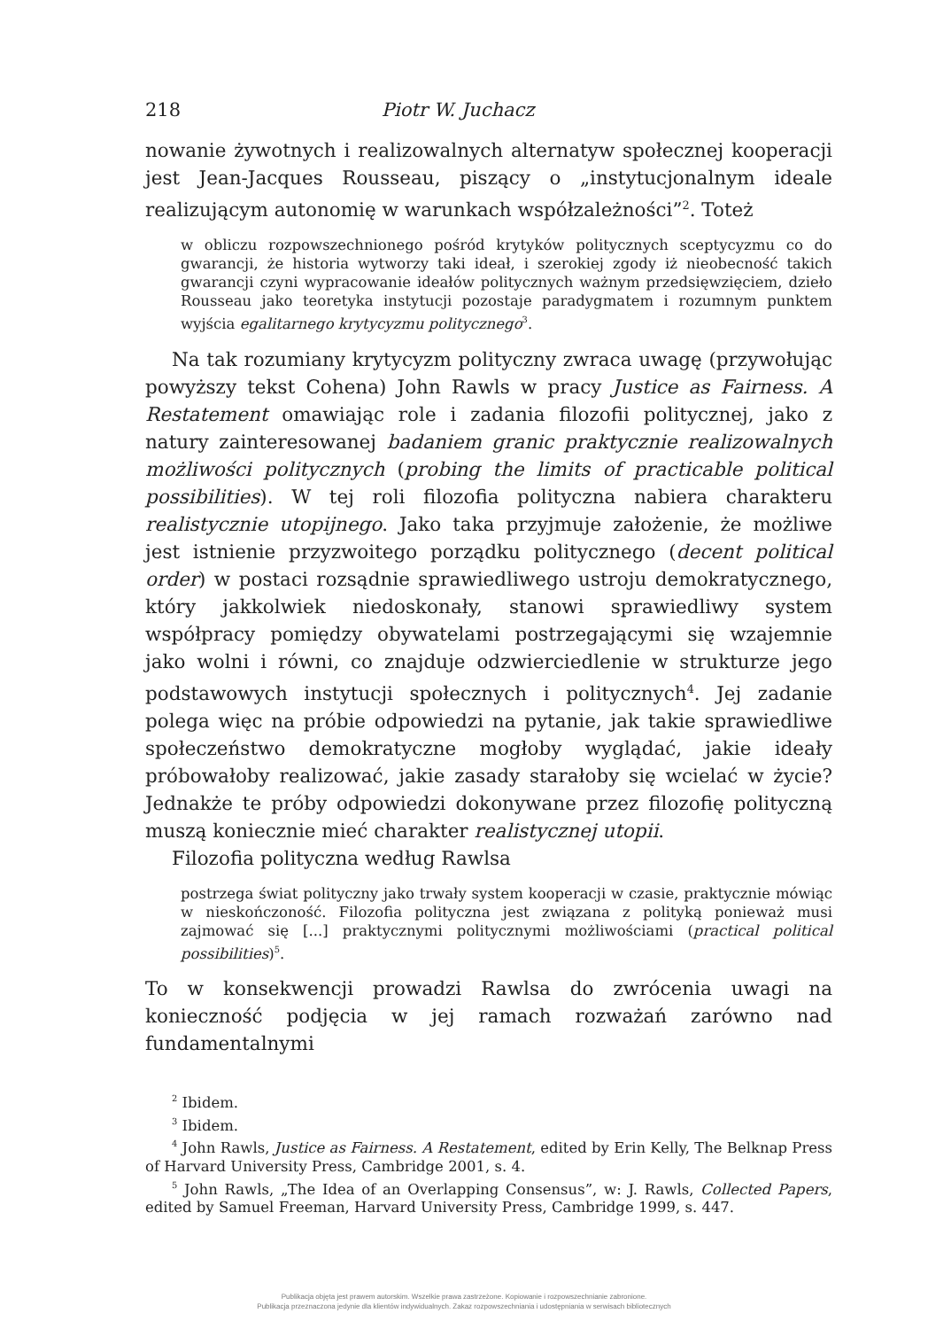218 Piotr W. Juchacz
nowanie żywotnych i realizowalnych alternatyw społecznej kooperacji jest Jean-Jacques Rousseau, piszący o „instytucjonalnym ideale realizującym autonomię w warunkach współzależności”<sup>2</sup>. Toteż
w obliczu rozpowszechnionego pośród krytyków politycznych sceptycyzmu co do gwarancji, że historia wytworzy taki ideał, i szerokiej zgody iż nieobecność takich gwarancji czyni wypracowanie ideałów politycznych ważnym przedsięwzięciem, dzieło Rousseau jako teoretyka instytucji pozostaje paradygmatem i rozumnym punktem wyjścia egalitarnego krytycyzmu politycznego<sup>3</sup>.
Na tak rozumiany krytycyzm polityczny zwraca uwagę (przywołując powyższy tekst Cohena) John Rawls w pracy Justice as Fairness. A Restatement omawiając role i zadania filozofii politycznej, jako z natury zainteresowanej badaniem granic praktycznie realizowalnych możliwości politycznych (probing the limits of practicable political possibilities). W tej roli filozofia polityczna nabiera charakteru realistycznie utopijnego. Jako taka przyjmuje założenie, że możliwe jest istnienie przyzwoitego porządku politycznego (decent political order) w postaci rozsądnie sprawiedliwego ustroju demokratycznego, który jakkolwiek niedoskonały, stanowi sprawiedliwy system współpracy pomiędzy obywatelami postrzegającymi się wzajemnie jako wolni i równi, co znajduje odzwierciedlenie w strukturze jego podstawowych instytucji społecznych i politycznych<sup>4</sup>. Jej zadanie polega więc na próbie odpowiedzi na pytanie, jak takie sprawiedliwe społeczeństwo demokratyczne mogłoby wyglądać, jakie ideały próbowałoby realizować, jakie zasady starałoby się wcielać w życie? Jednakże te próby odpowiedzi dokonywane przez filozofię polityczną muszą koniecznie mieć charakter realistycznej utopii.
Filozofia polityczna według Rawlsa
postrzega świat polityczny jako trwały system kooperacji w czasie, praktycznie mówiąc w nieskończoność. Filozofia polityczna jest związana z polityką ponieważ musi zajmować się [...] praktycznymi politycznymi możliwościami (practical political possibilities)<sup>5</sup>.
To w konsekwencji prowadzi Rawlsa do zwrócenia uwagi na konieczność podjęcia w jej ramach rozważań zarówno nad fundamentalnymi
<sup>2</sup> Ibidem.
<sup>3</sup> Ibidem.
<sup>4</sup> John Rawls, Justice as Fairness. A Restatement, edited by Erin Kelly, The Belknap Press of Harvard University Press, Cambridge 2001, s. 4.
<sup>5</sup> John Rawls, „The Idea of an Overlapping Consensus”, w: J. Rawls, Collected Papers, edited by Samuel Freeman, Harvard University Press, Cambridge 1999, s. 447.
Publikacja objęta jest prawem autorskim. Wszelkie prawa zastrzeżone. Kopiowanie i rozpowszechnianie zabronione.
Publikacja przeznaczona jedynie dla klientów indywidualnych. Zakaz rozpowszechniania i udostępniania w serwisach bibliotecznych